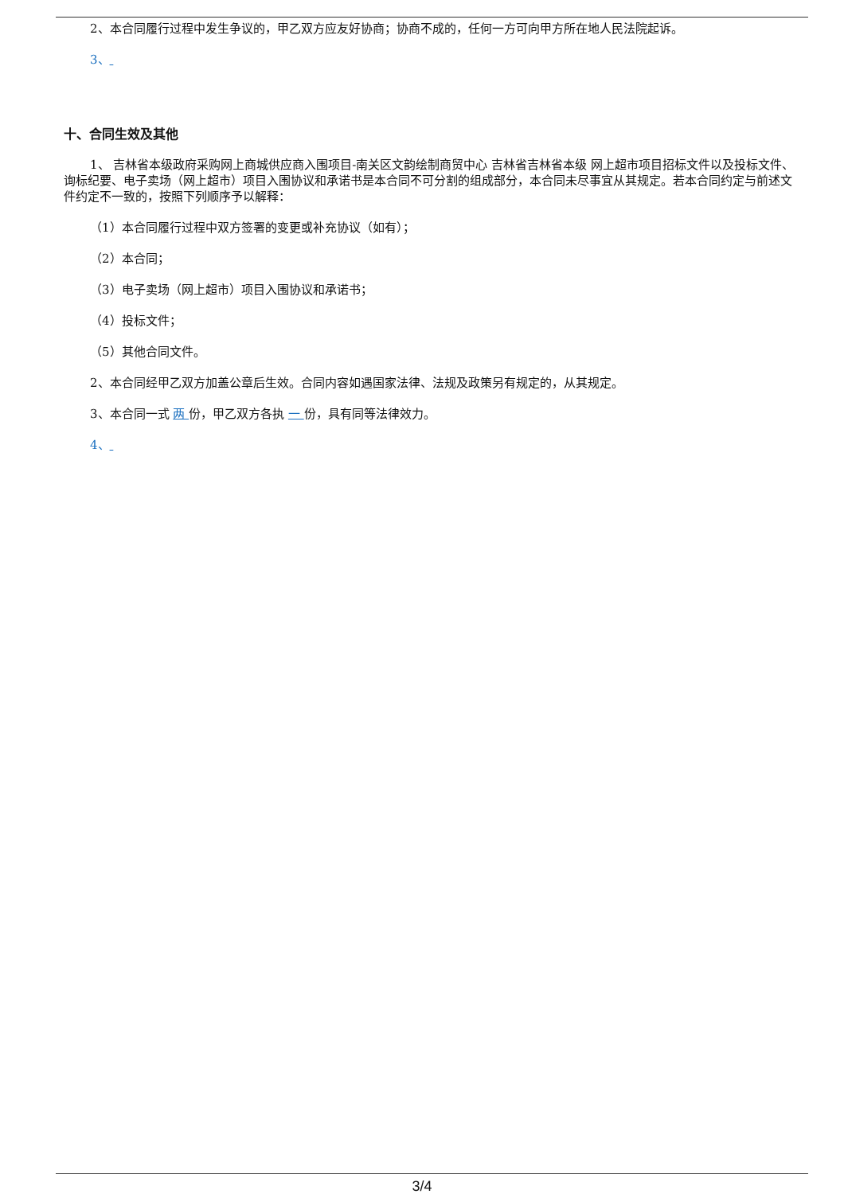2、本合同履行过程中发生争议的，甲乙双方应友好协商；协商不成的，任何一方可向甲方所在地人民法院起诉。
3、
十、合同生效及其他
1、 吉林省本级政府采购网上商城供应商入围项目-南关区文韵绘制商贸中心 吉林省吉林省本级 网上超市项目招标文件以及投标文件、询标纪要、电子卖场（网上超市）项目入围协议和承诺书是本合同不可分割的组成部分，本合同未尽事宜从其规定。若本合同约定与前述文件约定不一致的，按照下列顺序予以解释：
（1）本合同履行过程中双方签署的变更或补充协议（如有）；
（2）本合同；
（3）电子卖场（网上超市）项目入围协议和承诺书；
（4）投标文件；
（5）其他合同文件。
2、本合同经甲乙双方加盖公章后生效。合同内容如遇国家法律、法规及政策另有规定的，从其规定。
3、本合同一式 两 份，甲乙双方各执 一 份，具有同等法律效力。
4、
3/4